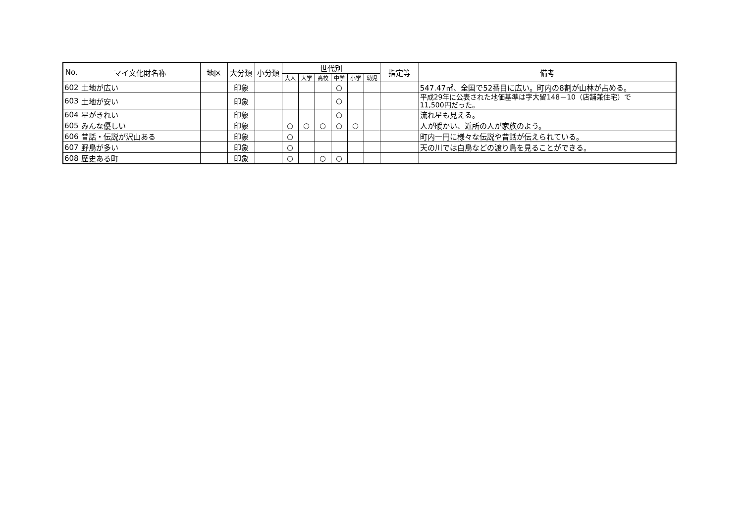| No. | マイ文化財名称 | 地区 | 大分類 | 小分類 | 世代別 | | | | | | 指定等 | 備考 |
| --- | --- | --- | --- | --- | --- | --- | --- | --- | --- | --- | --- | --- |
| | | | | | 大人 | 大学 | 高校 | 中学 | 小学 | 幼児 | | |
| 602 | 土地が広い | | 印象 | | | | | ○ | | | | 547.47㎡、全国で52番目に広い。町内の8割が山林が占める。 |
| 603 | 土地が安い | | 印象 | | | | | ○ | | | | 平成29年に公表された地価基準は字大留148－10（店舗兼住宅）で 11,500円だった。 |
| 604 | 星がきれい | | 印象 | | | | | ○ | | | | 流れ星も見える。 |
| 605 | みんな優しい | | 印象 | | ○ | ○ | ○ | ○ | ○ | | | 人が暖かい、近所の人が家族のよう。 |
| 606 | 昔話・伝説が沢山ある | | 印象 | | ○ | | | | | | | 町内一円に様々な伝説や昔話が伝えられている。 |
| 607 | 野鳥が多い | | 印象 | | ○ | | | | | | | 天の川では白鳥などの渡り鳥を見ることができる。 |
| 608 | 歴史ある町 | | 印象 | | ○ | | ○ | ○ | | | | |